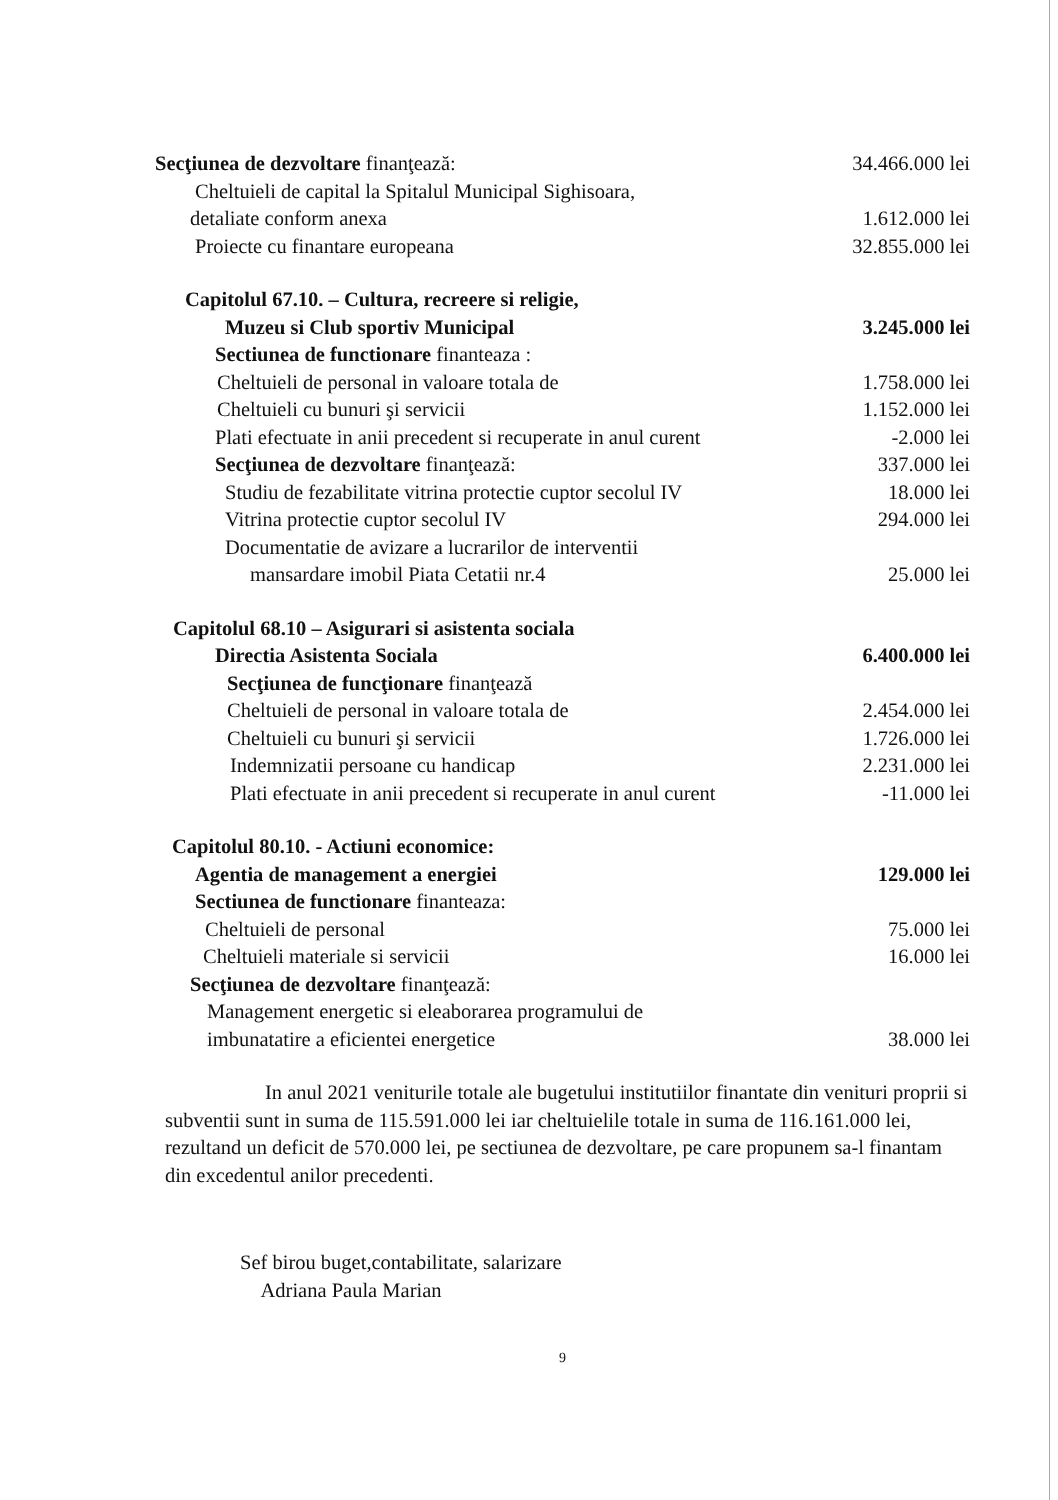Secţiunea de dezvoltare finanţează: 34.466.000 lei
Cheltuieli de capital la Spitalul Municipal Sighisoara,
detaliate conform anexa 1.612.000 lei
Proiecte cu finantare europeana 32.855.000 lei
Capitolul 67.10. – Cultura, recreere si religie,
Muzeu si Club sportiv Municipal 3.245.000 lei
Sectiunea de functionare finanteaza :
Cheltuieli de personal in valoare totala de 1.758.000 lei
Cheltuieli cu bunuri şi servicii 1.152.000 lei
Plati efectuate in anii precedent si recuperate in anul curent -2.000 lei
Secţiunea de dezvoltare finanţează: 337.000 lei
Studiu de fezabilitate vitrina protectie cuptor secolul IV 18.000 lei
Vitrina protectie cuptor secolul IV 294.000 lei
Documentatie de avizare a lucrarilor de interventii
mansardare imobil Piata Cetatii nr.4 25.000 lei
Capitolul 68.10 – Asigurari si asistenta sociala
Directia Asistenta Sociala 6.400.000 lei
Secţiunea de funcţionare finanţează
Cheltuieli de personal in valoare totala de 2.454.000 lei
Cheltuieli cu bunuri şi servicii 1.726.000 lei
Indemnizatii persoane cu handicap 2.231.000 lei
Plati efectuate in anii precedent si recuperate in anul curent -11.000 lei
Capitolul 80.10. - Actiuni economice:
Agentia de management a energiei 129.000 lei
Sectiunea de functionare finanteaza:
Cheltuieli de personal 75.000 lei
Cheltuieli materiale si servicii 16.000 lei
Secţiunea de dezvoltare finanţează:
Management energetic si eleaborarea programului de
imbunatatire a eficientei energetice 38.000 lei
In anul 2021 veniturile totale ale bugetului institutiilor finantate din venituri proprii si subventii sunt in suma de 115.591.000 lei iar cheltuielile totale in suma de 116.161.000 lei, rezultand un deficit de 570.000 lei, pe sectiunea de dezvoltare, pe care propunem sa-l finantam din excedentul anilor precedenti.
Sef birou buget,contabilitate, salarizare
Adriana Paula Marian
9